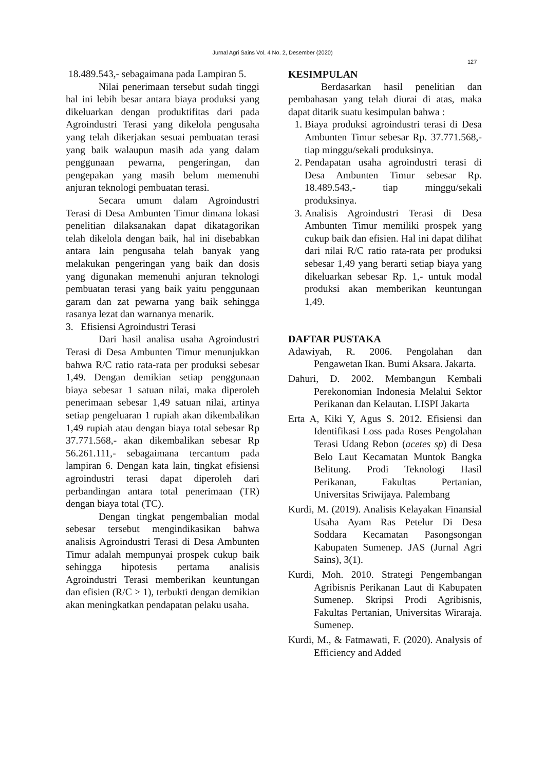Jurnal Agri Sains Vol. 4 No. 2, Desember (2020)
127
18.489.543,- sebagaimana pada Lampiran 5.
Nilai penerimaan tersebut sudah tinggi hal ini lebih besar antara biaya produksi yang dikeluarkan dengan produktifitas dari pada Agroindustri Terasi yang dikelola pengusaha yang telah dikerjakan sesuai pembuatan terasi yang baik walaupun masih ada yang dalam penggunaan pewarna, pengeringan, dan pengepakan yang masih belum memenuhi anjuran teknologi pembuatan terasi.
Secara umum dalam Agroindustri Terasi di Desa Ambunten Timur dimana lokasi penelitian dilaksanakan dapat dikatagorikan telah dikelola dengan baik, hal ini disebabkan antara lain pengusaha telah banyak yang melakukan pengeringan yang baik dan dosis yang digunakan memenuhi anjuran teknologi pembuatan terasi yang baik yaitu penggunaan garam dan zat pewarna yang baik sehingga rasanya lezat dan warnanya menarik.
3. Efisiensi Agroindustri Terasi
Dari hasil analisa usaha Agroindustri Terasi di Desa Ambunten Timur menunjukkan bahwa R/C ratio rata-rata per produksi sebesar 1,49. Dengan demikian setiap penggunaan biaya sebesar 1 satuan nilai, maka diperoleh penerimaan sebesar 1,49 satuan nilai, artinya setiap pengeluaran 1 rupiah akan dikembalikan 1,49 rupiah atau dengan biaya total sebesar Rp 37.771.568,- akan dikembalikan sebesar Rp 56.261.111,- sebagaimana tercantum pada lampiran 6. Dengan kata lain, tingkat efisiensi agroindustri terasi dapat diperoleh dari perbandingan antara total penerimaan (TR) dengan biaya total (TC).
Dengan tingkat pengembalian modal sebesar tersebut mengindikasikan bahwa analisis Agroindustri Terasi di Desa Ambunten Timur adalah mempunyai prospek cukup baik sehingga hipotesis pertama analisis Agroindustri Terasi memberikan keuntungan dan efisien (R/C > 1), terbukti dengan demikian akan meningkatkan pendapatan pelaku usaha.
KESIMPULAN
Berdasarkan hasil penelitian dan pembahasan yang telah diurai di atas, maka dapat ditarik suatu kesimpulan bahwa :
1. Biaya produksi agroindustri terasi di Desa Ambunten Timur sebesar Rp. 37.771.568,- tiap minggu/sekali produksinya.
2. Pendapatan usaha agroindustri terasi di Desa Ambunten Timur sebesar Rp. 18.489.543,- tiap minggu/sekali produksinya.
3. Analisis Agroindustri Terasi di Desa Ambunten Timur memiliki prospek yang cukup baik dan efisien. Hal ini dapat dilihat dari nilai R/C ratio rata-rata per produksi sebesar 1,49 yang berarti setiap biaya yang dikeluarkan sebesar Rp. 1,- untuk modal produksi akan memberikan keuntungan 1,49.
DAFTAR PUSTAKA
Adawiyah, R. 2006. Pengolahan dan Pengawetan Ikan. Bumi Aksara. Jakarta.
Dahuri, D. 2002. Membangun Kembali Perekonomian Indonesia Melalui Sektor Perikanan dan Kelautan. LISPI Jakarta
Erta A, Kiki Y, Agus S. 2012. Efisiensi dan Identifikasi Loss pada Roses Pengolahan Terasi Udang Rebon (acetes sp) di Desa Belo Laut Kecamatan Muntok Bangka Belitung. Prodi Teknologi Hasil Perikanan, Fakultas Pertanian, Universitas Sriwijaya. Palembang
Kurdi, M. (2019). Analisis Kelayakan Finansial Usaha Ayam Ras Petelur Di Desa Soddara Kecamatan Pasongsongan Kabupaten Sumenep. JAS (Jurnal Agri Sains), 3(1).
Kurdi, Moh. 2010. Strategi Pengembangan Agribisnis Perikanan Laut di Kabupaten Sumenep. Skripsi Prodi Agribisnis, Fakultas Pertanian, Universitas Wiraraja. Sumenep.
Kurdi, M., & Fatmawati, F. (2020). Analysis of Efficiency and Added